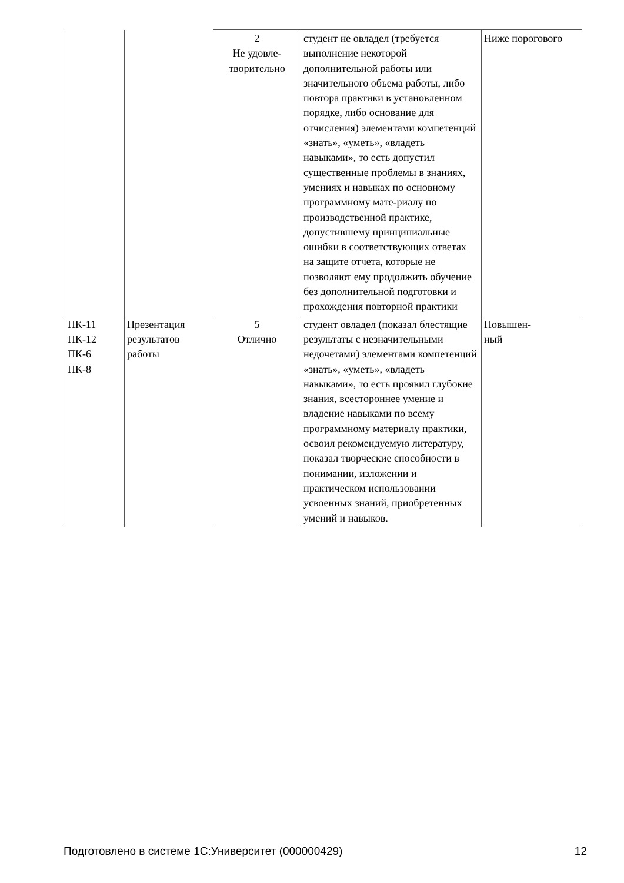| | | 2 Не удовле- творительно | студент не овладел (требуется выполнение некоторой дополнительной работы или значительного объема работы, либо повтора практики в установленном порядке, либо основание для отчисления) элементами компетенций «знать», «уметь», «владеть навыками», то есть допустил существенные проблемы в знаниях, умениях и навыках по основному программному мате-риалу по производственной практике, допустившему принципиальные ошибки в соответствующих ответах на защите отчета, которые не позволяют ему продолжить обучение без дополнительной подготовки и прохождения повторной практики | Ниже порогового |
| ПК-11 ПК-12 ПК-6 ПК-8 | Презентация результатов работы | 5 Отлично | студент овладел (показал блестящие результаты с незначительными недочетами) элементами компетенций «знать», «уметь», «владеть навыками», то есть проявил глубокие знания, всестороннее умение и владение навыками по всему программному материалу практики, освоил рекомендуемую литературу, показал творческие способности в понимании, изложении и практическом использовании усвоенных знаний, приобретенных умений и навыков. | Повышен- ный |
Подготовлено в системе 1С:Университет (000000429) 12